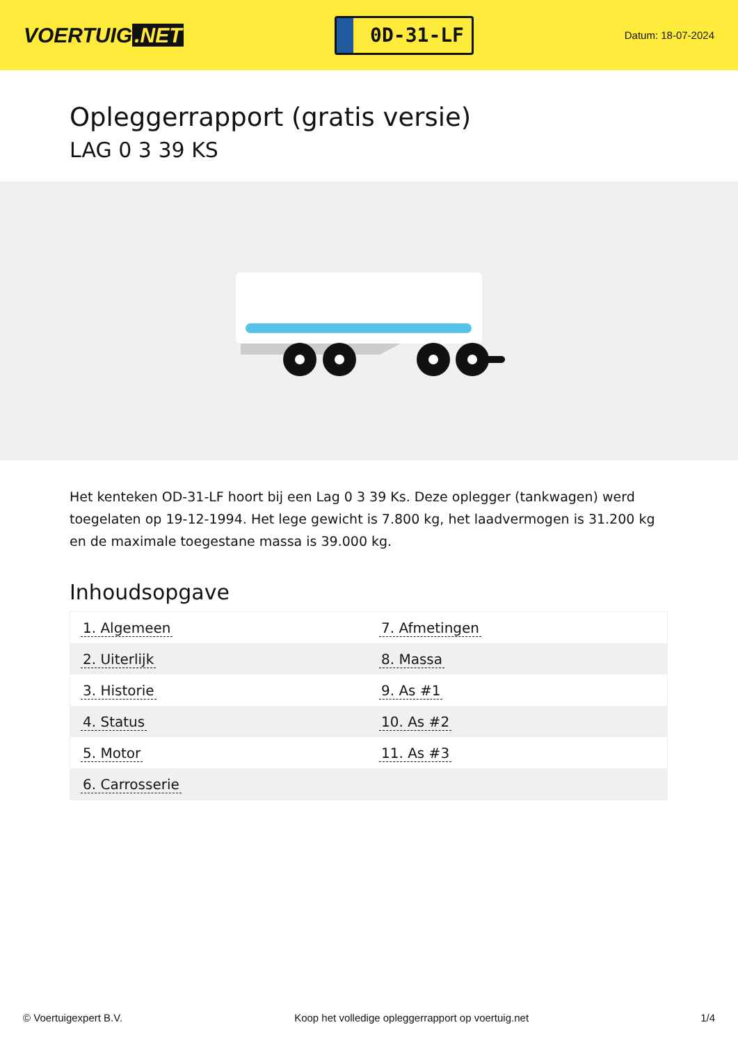VOERTUIG.NET
0D-31-LF
Datum: 18-07-2024
Opleggerrapport (gratis versie)
LAG 0 3 39 KS
Het kenteken OD-31-LF hoort bij een Lag 0 3 39 Ks. Deze oplegger (tankwagen) werd toegelaten op 19-12-1994. Het lege gewicht is 7.800 kg, het laadvermogen is 31.200 kg en de maximale toegestane massa is 39.000 kg.
Inhoudsopgave
| 1. Algemeen | 7. Afmetingen |
| 2. Uiterlijk | 8. Massa |
| 3. Historie | 9. As #1 |
| 4. Status | 10. As #2 |
| 5. Motor | 11. As #3 |
| 6. Carrosserie | |
© Voertuigexpert B.V. Koop het volledige opleggerrapport op voertuig.net
1/4